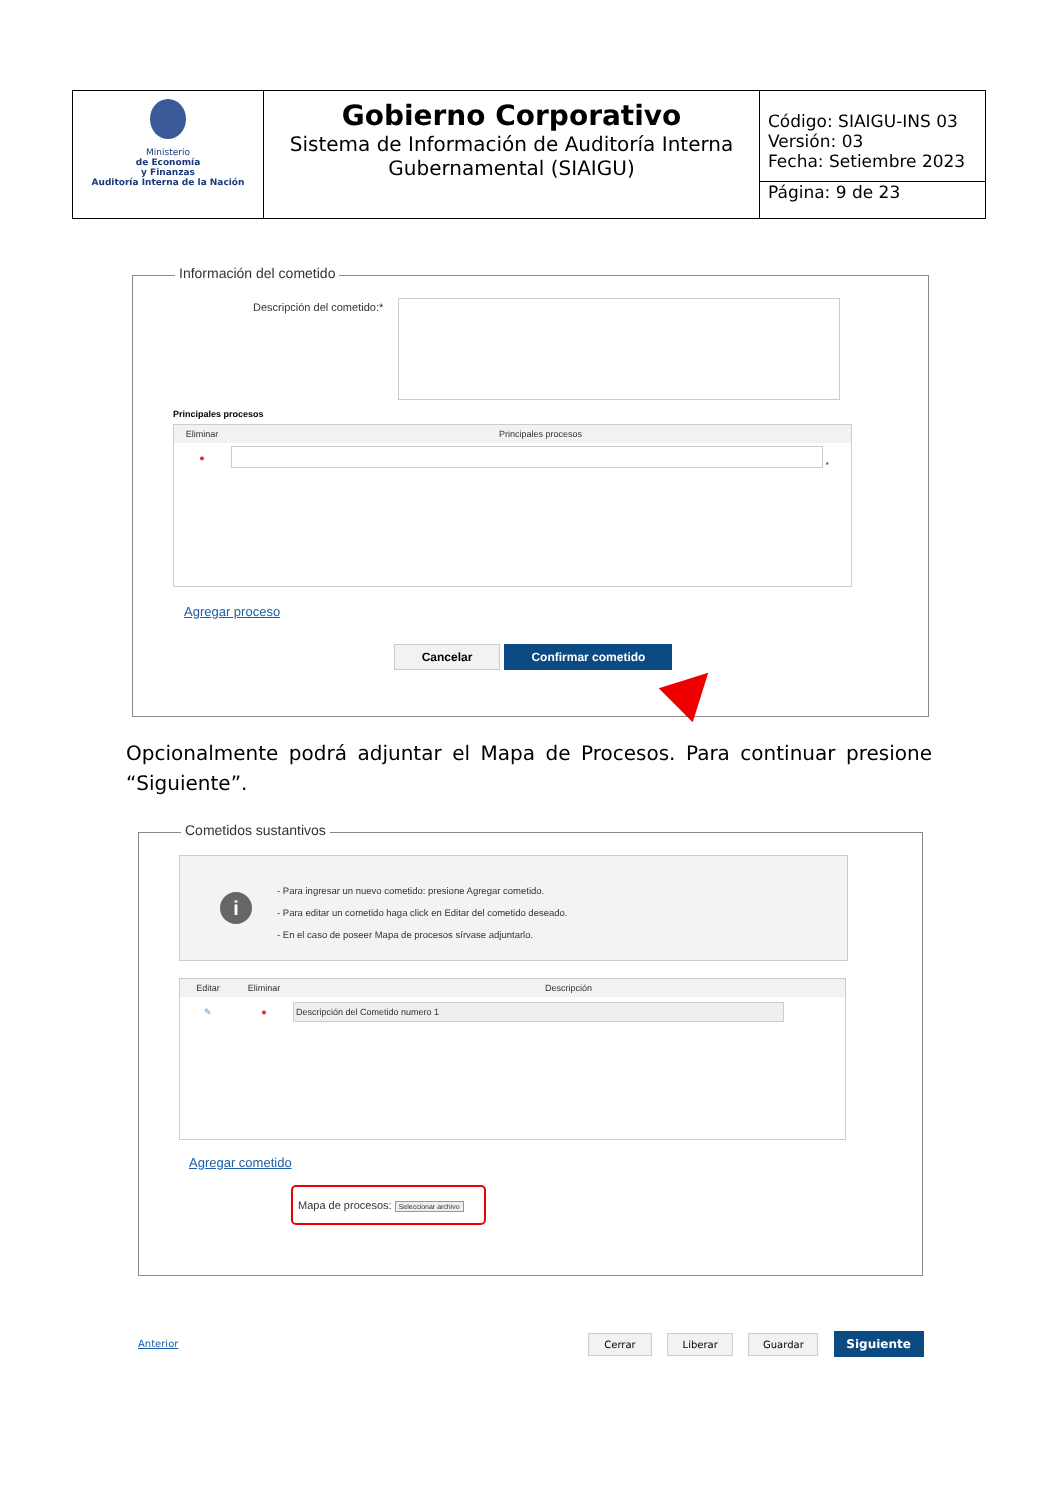| Ministerio de Economía y Finanzas Auditoría Interna de la Nación | Gobierno Corporativo Sistema de Información de Auditoría Interna Gubernamental (SIAIGU) | Código: SIAIGU-INS 03 Versión: 03 Fecha: Setiembre 2023 Página: 9 de 23 |
Información del cometido
Descripción del cometido:*
Principales procesos
| Eliminar | Principales procesos |
| --- | --- |
| ● | * |
Agregar proceso
Cancelar Confirmar cometido
Opcionalmente podrá adjuntar el Mapa de Procesos. Para continuar presione “Siguiente”.
Cometidos sustantivos
i
- Para ingresar un nuevo cometido: presione Agregar cometido.
- Para editar un cometido haga click en Editar del cometido deseado.
- En el caso de poseer Mapa de procesos sírvase adjuntarlo.
| Editar | Eliminar | Descripción |
| --- | --- | --- |
| ✎ | ● | Descripción del Cometido numero 1 |
Agregar cometido
Mapa de procesos: Seleccionar archivo
Anterior
Cerrar Liberar Guardar Siguiente